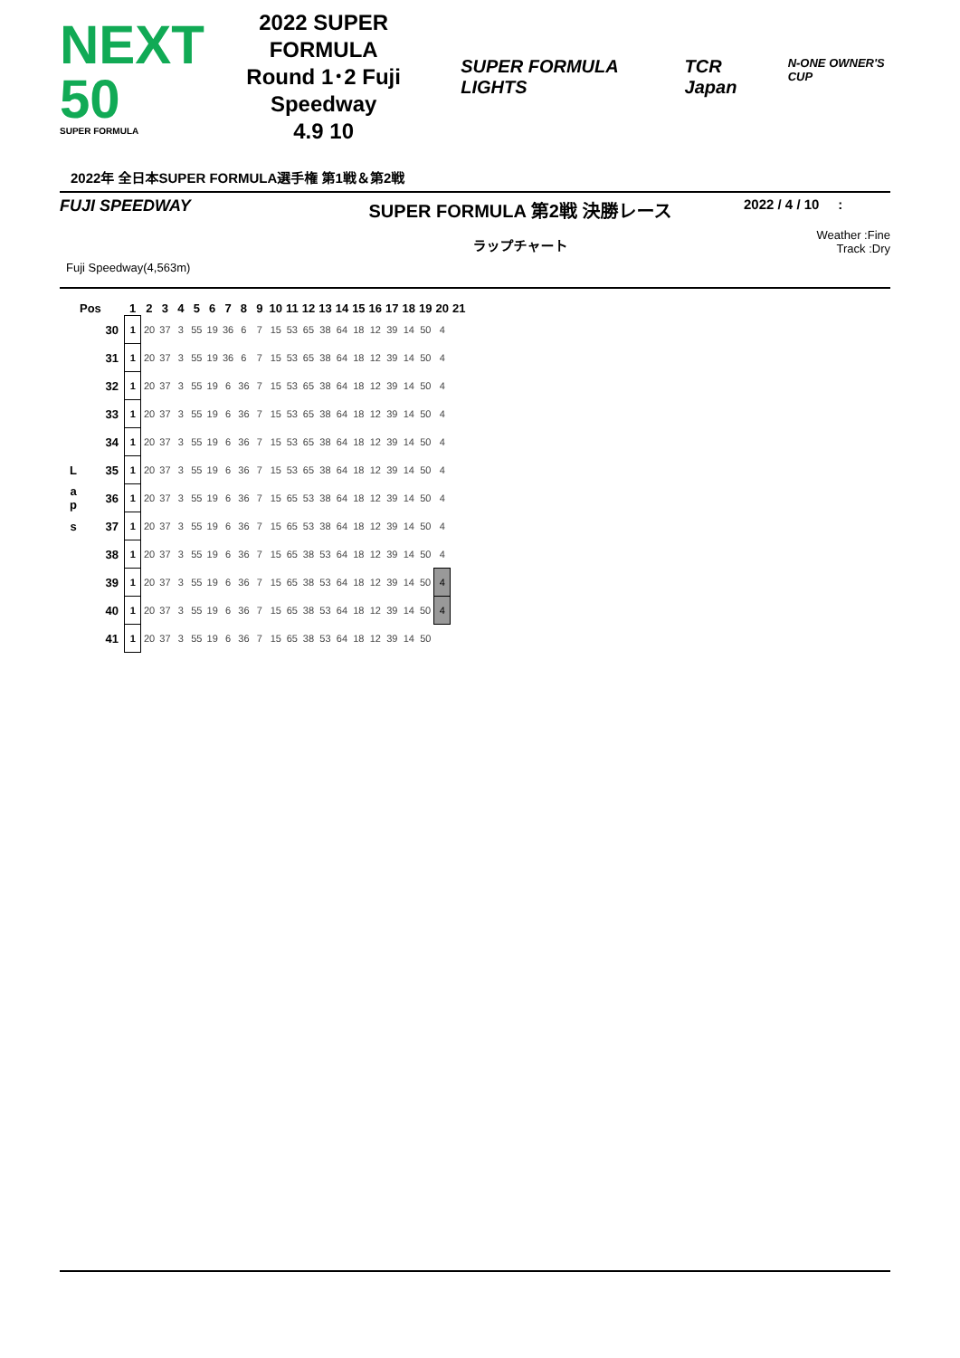NEXT 50
SUPER FORMULA
2022 SUPER FORMULA
Round 1･2 Fuji Speedway
4.9 10
SUPER FORMULA LIGHTS TCR Japan N-ONE OWNER'S CUP
2022年 全日本SUPER FORMULA選手権 第1戦＆第2戦
FUJI SPEEDWAY SUPER FORMULA 第2戦 決勝レース
ラップチャート
2022 / 4 / 10 :
Weather :Fine
Track :Dry
Fuji Speedway(4,563m)
| | Pos | 1 | 2 | 3 | 4 | 5 | 6 | 7 | 8 | 9 | 10 | 11 | 12 | 13 | 14 | 15 | 16 | 17 | 18 | 19 | 20 | 21 |
| --- | --- | --- | --- | --- | --- | --- | --- | --- | --- | --- | --- | --- | --- | --- | --- | --- | --- | --- | --- | --- | --- | --- |
| | 30 | 1 | 20 | 37 | 3 | 55 | 19 | 36 | 6 | 7 | 15 | 53 | 65 | 38 | 64 | 18 | 12 | 39 | 14 | 50 | 4 | |
| | 31 | 1 | 20 | 37 | 3 | 55 | 19 | 36 | 6 | 7 | 15 | 53 | 65 | 38 | 64 | 18 | 12 | 39 | 14 | 50 | 4 | |
| | 32 | 1 | 20 | 37 | 3 | 55 | 19 | 6 | 36 | 7 | 15 | 53 | 65 | 38 | 64 | 18 | 12 | 39 | 14 | 50 | 4 | |
| | 33 | 1 | 20 | 37 | 3 | 55 | 19 | 6 | 36 | 7 | 15 | 53 | 65 | 38 | 64 | 18 | 12 | 39 | 14 | 50 | 4 | |
| | 34 | 1 | 20 | 37 | 3 | 55 | 19 | 6 | 36 | 7 | 15 | 53 | 65 | 38 | 64 | 18 | 12 | 39 | 14 | 50 | 4 | |
| L | 35 | 1 | 20 | 37 | 3 | 55 | 19 | 6 | 36 | 7 | 15 | 53 | 65 | 38 | 64 | 18 | 12 | 39 | 14 | 50 | 4 | |
| a p | 36 | 1 | 20 | 37 | 3 | 55 | 19 | 6 | 36 | 7 | 15 | 65 | 53 | 38 | 64 | 18 | 12 | 39 | 14 | 50 | 4 | |
| s | 37 | 1 | 20 | 37 | 3 | 55 | 19 | 6 | 36 | 7 | 15 | 65 | 53 | 38 | 64 | 18 | 12 | 39 | 14 | 50 | 4 | |
| | 38 | 1 | 20 | 37 | 3 | 55 | 19 | 6 | 36 | 7 | 15 | 65 | 38 | 53 | 64 | 18 | 12 | 39 | 14 | 50 | 4 | |
| | 39 | 1 | 20 | 37 | 3 | 55 | 19 | 6 | 36 | 7 | 15 | 65 | 38 | 53 | 64 | 18 | 12 | 39 | 14 | 50 | 4 | |
| | 40 | 1 | 20 | 37 | 3 | 55 | 19 | 6 | 36 | 7 | 15 | 65 | 38 | 53 | 64 | 18 | 12 | 39 | 14 | 50 | 4 | |
| | 41 | 1 | 20 | 37 | 3 | 55 | 19 | 6 | 36 | 7 | 15 | 65 | 38 | 53 | 64 | 18 | 12 | 39 | 14 | 50 | | |